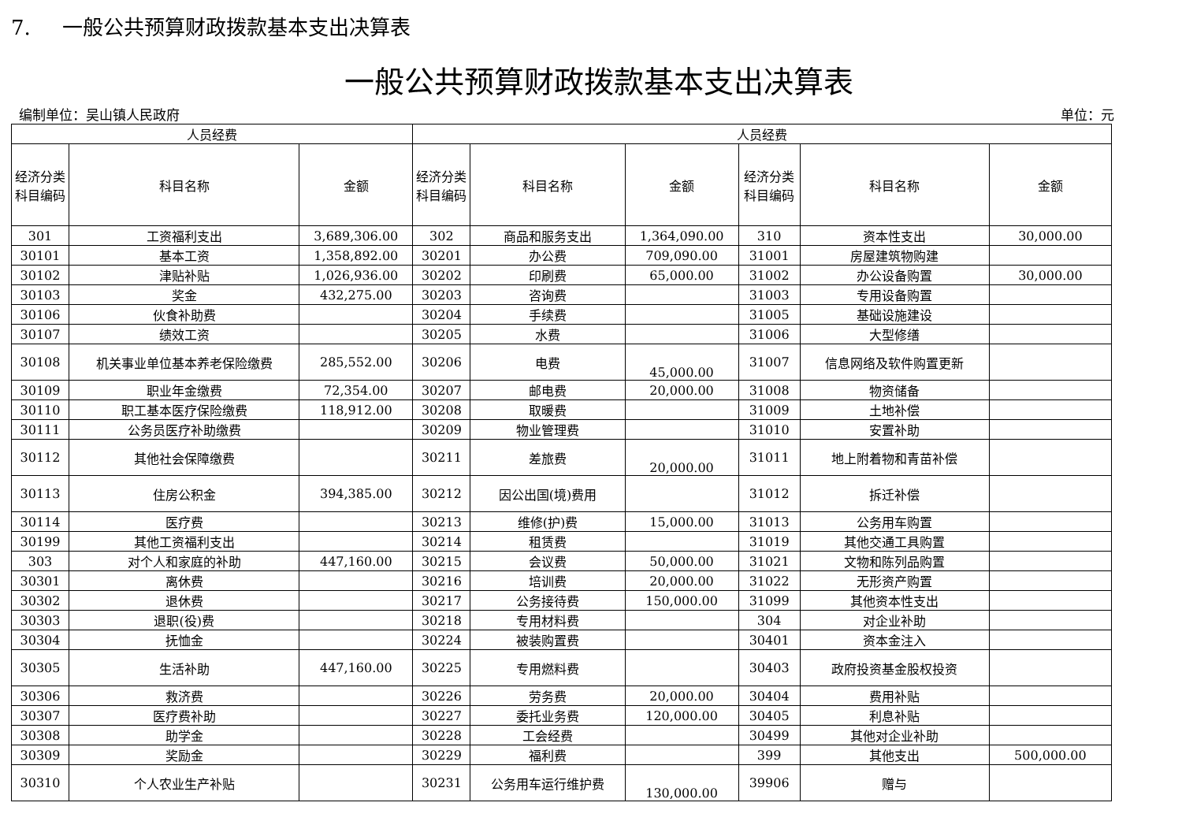7. 一般公共预算财政拨款基本支出决算表
一般公共预算财政拨款基本支出决算表
编制单位：吴山镇人民政府 单位：元
| 人员经费 | | | 人员经费 | | | | | |
| --- | --- | --- | --- | --- | --- | --- | --- | --- |
| 经济分类科目编码 | 科目名称 | 金额 | 经济分类科目编码 | 科目名称 | 金额 | 经济分类科目编码 | 科目名称 | 金额 |
| 301 | 工资福利支出 | 3,689,306.00 | 302 | 商品和服务支出 | 1,364,090.00 | 310 | 资本性支出 | 30,000.00 |
| 30101 | 基本工资 | 1,358,892.00 | 30201 | 办公费 | 709,090.00 | 31001 | 房屋建筑物购建 | |
| 30102 | 津贴补贴 | 1,026,936.00 | 30202 | 印刷费 | 65,000.00 | 31002 | 办公设备购置 | 30,000.00 |
| 30103 | 奖金 | 432,275.00 | 30203 | 咨询费 | | 31003 | 专用设备购置 | |
| 30106 | 伙食补助费 | | 30204 | 手续费 | | 31005 | 基础设施建设 | |
| 30107 | 绩效工资 | | 30205 | 水费 | | 31006 | 大型修缮 | |
| 30108 | 机关事业单位基本养老保险缴费 | 285,552.00 | 30206 | 电费 | 45,000.00 | 31007 | 信息网络及软件购置更新 | |
| 30109 | 职业年金缴费 | 72,354.00 | 30207 | 邮电费 | 20,000.00 | 31008 | 物资储备 | |
| 30110 | 职工基本医疗保险缴费 | 118,912.00 | 30208 | 取暖费 | | 31009 | 土地补偿 | |
| 30111 | 公务员医疗补助缴费 | | 30209 | 物业管理费 | | 31010 | 安置补助 | |
| 30112 | 其他社会保障缴费 | | 30211 | 差旅费 | 20,000.00 | 31011 | 地上附着物和青苗补偿 | |
| 30113 | 住房公积金 | 394,385.00 | 30212 | 因公出国(境)费用 | | 31012 | 拆迁补偿 | |
| 30114 | 医疗费 | | 30213 | 维修(护)费 | 15,000.00 | 31013 | 公务用车购置 | |
| 30199 | 其他工资福利支出 | | 30214 | 租赁费 | | 31019 | 其他交通工具购置 | |
| 303 | 对个人和家庭的补助 | 447,160.00 | 30215 | 会议费 | 50,000.00 | 31021 | 文物和陈列品购置 | |
| 30301 | 离休费 | | 30216 | 培训费 | 20,000.00 | 31022 | 无形资产购置 | |
| 30302 | 退休费 | | 30217 | 公务接待费 | 150,000.00 | 31099 | 其他资本性支出 | |
| 30303 | 退职(役)费 | | 30218 | 专用材料费 | | 304 | 对企业补助 | |
| 30304 | 抚恤金 | | 30224 | 被装购置费 | | 30401 | 资本金注入 | |
| 30305 | 生活补助 | 447,160.00 | 30225 | 专用燃料费 | | 30403 | 政府投资基金股权投资 | |
| 30306 | 救济费 | | 30226 | 劳务费 | 20,000.00 | 30404 | 费用补贴 | |
| 30307 | 医疗费补助 | | 30227 | 委托业务费 | 120,000.00 | 30405 | 利息补贴 | |
| 30308 | 助学金 | | 30228 | 工会经费 | | 30499 | 其他对企业补助 | |
| 30309 | 奖励金 | | 30229 | 福利费 | | 399 | 其他支出 | 500,000.00 |
| 30310 | 个人农业生产补贴 | | 30231 | 公务用车运行维护费 | 130,000.00 | 39906 | 赠与 | |